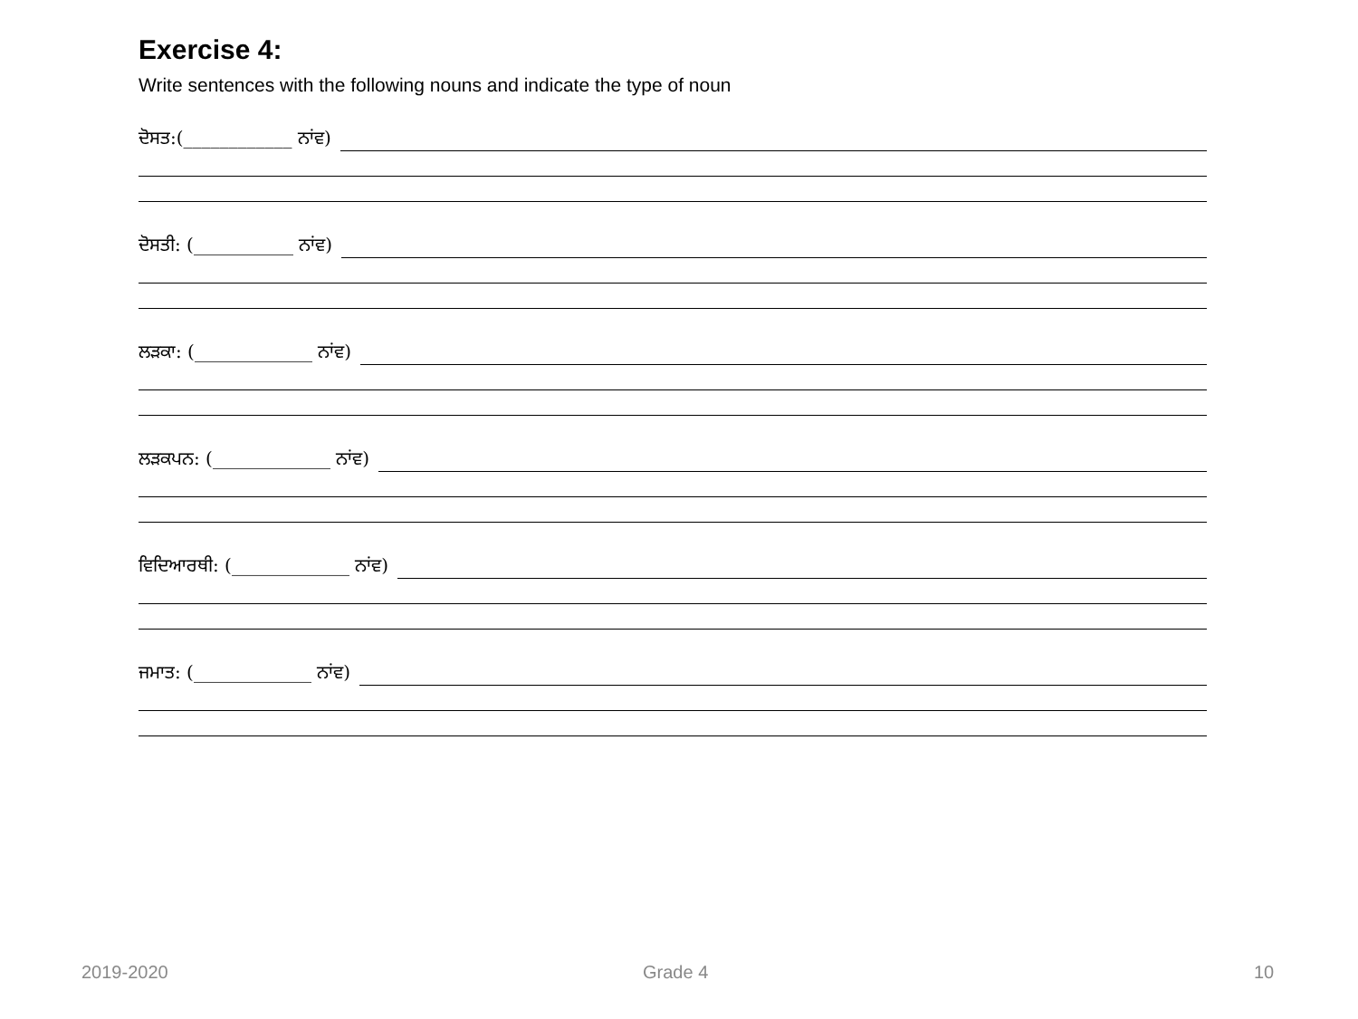Exercise 4:
Write sentences with the following nouns and indicate the type of noun
ਦੋਸਤ:(____________ ਨਾਂਵ)
ਦੋਸਤੀ: (___________ ਨਾਂਵ)
ਲੜਕਾ: (_____________ ਨਾਂਵ)
ਲੜਕਪਨ: (_____________ ਨਾਂਵ)
ਵਿਦਿਆਰਥੀ: (_____________ ਨਾਂਵ)
ਜਮਾਤ: (_____________ ਨਾਂਵ)
2019-2020 Grade 4 10